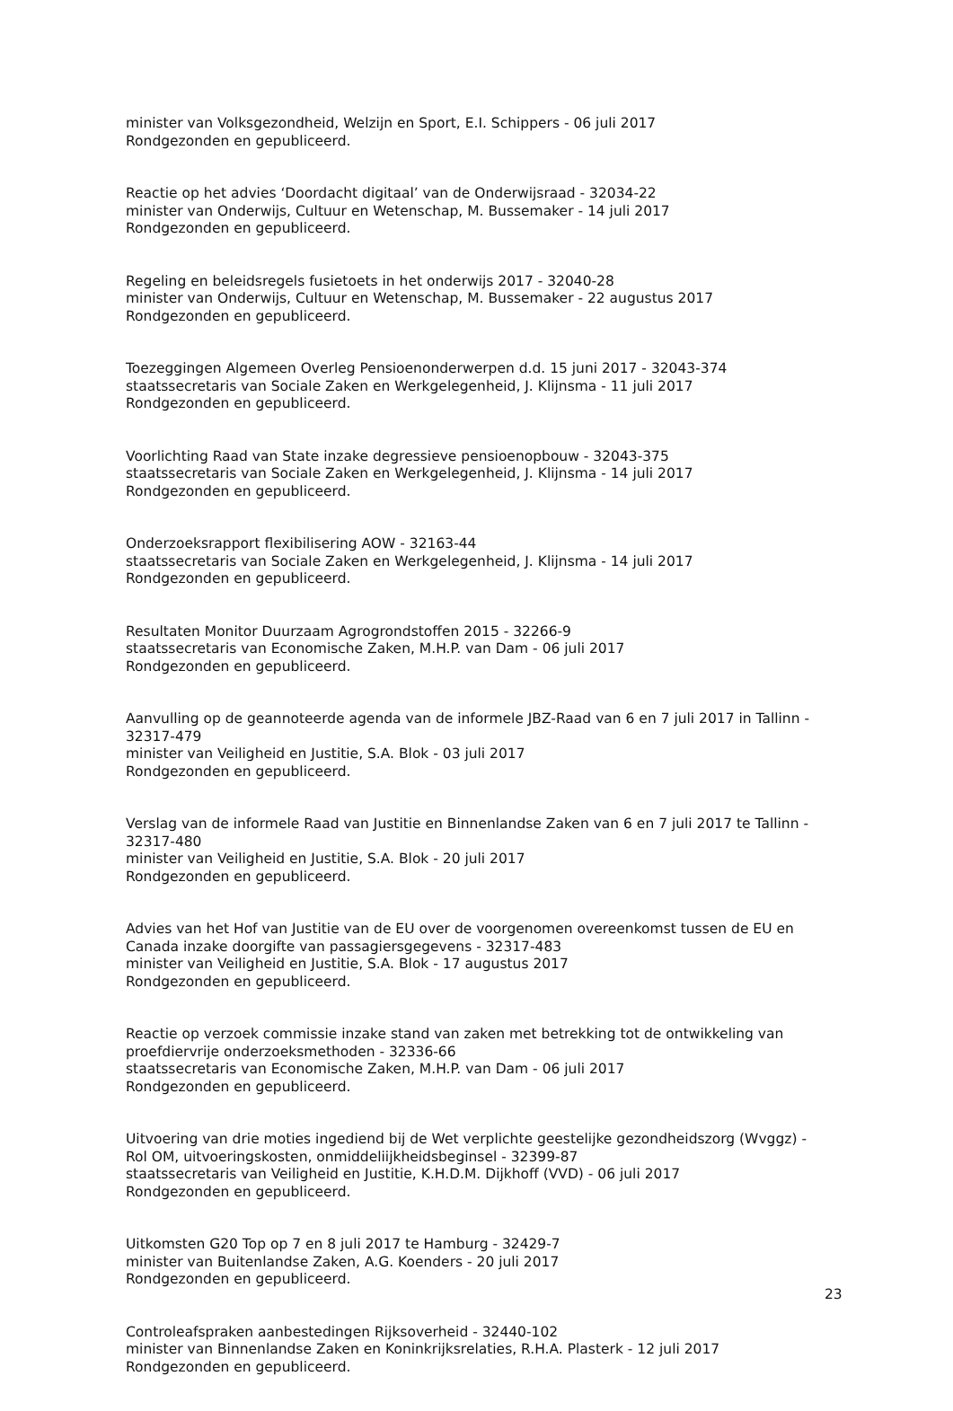minister van Volksgezondheid, Welzijn en Sport, E.I. Schippers - 06 juli 2017
Rondgezonden en gepubliceerd.
Reactie op het advies ‘Doordacht digitaal’ van de Onderwijsraad - 32034-22
minister van Onderwijs, Cultuur en Wetenschap, M. Bussemaker - 14 juli 2017
Rondgezonden en gepubliceerd.
Regeling en beleidsregels fusietoets in het onderwijs 2017 - 32040-28
minister van Onderwijs, Cultuur en Wetenschap, M. Bussemaker - 22 augustus 2017
Rondgezonden en gepubliceerd.
Toezeggingen Algemeen Overleg Pensioenonderwerpen d.d. 15 juni 2017 - 32043-374
staatssecretaris van Sociale Zaken en Werkgelegenheid, J. Klijnsma - 11 juli 2017
Rondgezonden en gepubliceerd.
Voorlichting Raad van State inzake degressieve pensioenopbouw - 32043-375
staatssecretaris van Sociale Zaken en Werkgelegenheid, J. Klijnsma - 14 juli 2017
Rondgezonden en gepubliceerd.
Onderzoeksrapport flexibilisering AOW - 32163-44
staatssecretaris van Sociale Zaken en Werkgelegenheid, J. Klijnsma - 14 juli 2017
Rondgezonden en gepubliceerd.
Resultaten Monitor Duurzaam Agrogrondstoffen 2015 - 32266-9
staatssecretaris van Economische Zaken, M.H.P. van Dam - 06 juli 2017
Rondgezonden en gepubliceerd.
Aanvulling op de geannoteerde agenda van de informele JBZ-Raad van 6 en 7 juli 2017 in Tallinn - 32317-479
minister van Veiligheid en Justitie, S.A. Blok - 03 juli 2017
Rondgezonden en gepubliceerd.
Verslag van de informele Raad van Justitie en Binnenlandse Zaken van 6 en 7 juli 2017 te Tallinn - 32317-480
minister van Veiligheid en Justitie, S.A. Blok - 20 juli 2017
Rondgezonden en gepubliceerd.
Advies van het Hof van Justitie van de EU over de voorgenomen overeenkomst tussen de EU en Canada inzake doorgifte van passagiersgegevens - 32317-483
minister van Veiligheid en Justitie, S.A. Blok - 17 augustus 2017
Rondgezonden en gepubliceerd.
Reactie op verzoek commissie inzake stand van zaken met betrekking tot de ontwikkeling van proefdiervrije onderzoeksmethoden - 32336-66
staatssecretaris van Economische Zaken, M.H.P. van Dam - 06 juli 2017
Rondgezonden en gepubliceerd.
Uitvoering van drie moties ingediend bij de Wet verplichte geestelijke gezondheidszorg (Wvggz) - Rol OM, uitvoeringskosten, onmiddeliijkheidsbeginsel - 32399-87
staatssecretaris van Veiligheid en Justitie, K.H.D.M. Dijkhoff (VVD) - 06 juli 2017
Rondgezonden en gepubliceerd.
Uitkomsten G20 Top op 7 en 8 juli 2017 te Hamburg - 32429-7
minister van Buitenlandse Zaken, A.G. Koenders - 20 juli 2017
Rondgezonden en gepubliceerd.
Controleafspraken aanbestedingen Rijksoverheid - 32440-102
minister van Binnenlandse Zaken en Koninkrijksrelaties, R.H.A. Plasterk - 12 juli 2017
Rondgezonden en gepubliceerd.
23